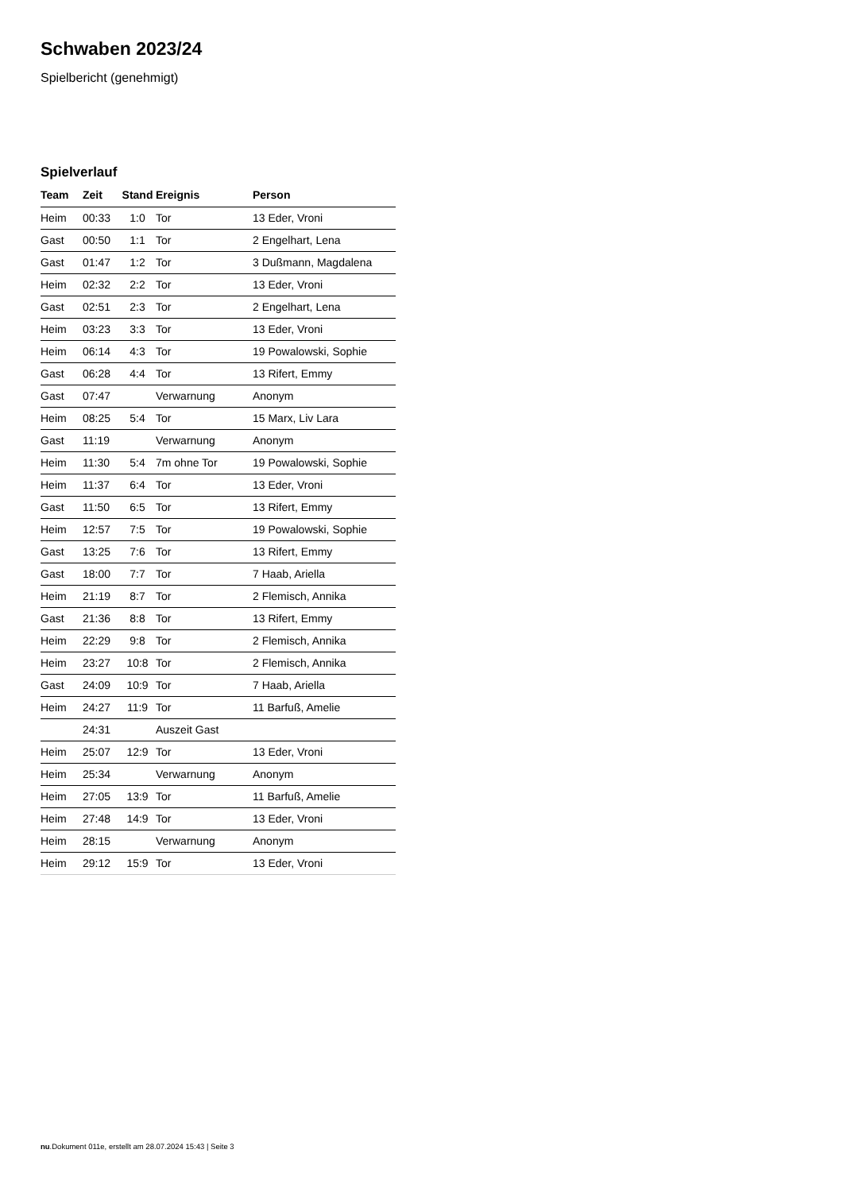Schwaben 2023/24
Spielbericht (genehmigt)
Spielverlauf
| Team | Zeit | Stand | Ereignis | Person |
| --- | --- | --- | --- | --- |
| Heim | 00:33 | 1:0 | Tor | 13 Eder, Vroni |
| Gast | 00:50 | 1:1 | Tor | 2 Engelhart, Lena |
| Gast | 01:47 | 1:2 | Tor | 3 Dußmann, Magdalena |
| Heim | 02:32 | 2:2 | Tor | 13 Eder, Vroni |
| Gast | 02:51 | 2:3 | Tor | 2 Engelhart, Lena |
| Heim | 03:23 | 3:3 | Tor | 13 Eder, Vroni |
| Heim | 06:14 | 4:3 | Tor | 19 Powalowski, Sophie |
| Gast | 06:28 | 4:4 | Tor | 13 Rifert, Emmy |
| Gast | 07:47 | | Verwarnung | Anonym |
| Heim | 08:25 | 5:4 | Tor | 15 Marx, Liv Lara |
| Gast | 11:19 | | Verwarnung | Anonym |
| Heim | 11:30 | 5:4 | 7m ohne Tor | 19 Powalowski, Sophie |
| Heim | 11:37 | 6:4 | Tor | 13 Eder, Vroni |
| Gast | 11:50 | 6:5 | Tor | 13 Rifert, Emmy |
| Heim | 12:57 | 7:5 | Tor | 19 Powalowski, Sophie |
| Gast | 13:25 | 7:6 | Tor | 13 Rifert, Emmy |
| Gast | 18:00 | 7:7 | Tor | 7 Haab, Ariella |
| Heim | 21:19 | 8:7 | Tor | 2 Flemisch, Annika |
| Gast | 21:36 | 8:8 | Tor | 13 Rifert, Emmy |
| Heim | 22:29 | 9:8 | Tor | 2 Flemisch, Annika |
| Heim | 23:27 | 10:8 | Tor | 2 Flemisch, Annika |
| Gast | 24:09 | 10:9 | Tor | 7 Haab, Ariella |
| Heim | 24:27 | 11:9 | Tor | 11 Barfuß, Amelie |
| | 24:31 | | Auszeit Gast | |
| Heim | 25:07 | 12:9 | Tor | 13 Eder, Vroni |
| Heim | 25:34 | | Verwarnung | Anonym |
| Heim | 27:05 | 13:9 | Tor | 11 Barfuß, Amelie |
| Heim | 27:48 | 14:9 | Tor | 13 Eder, Vroni |
| Heim | 28:15 | | Verwarnung | Anonym |
| Heim | 29:12 | 15:9 | Tor | 13 Eder, Vroni |
nu.Dokument 011e, erstellt am 28.07.2024 15:43 | Seite 3